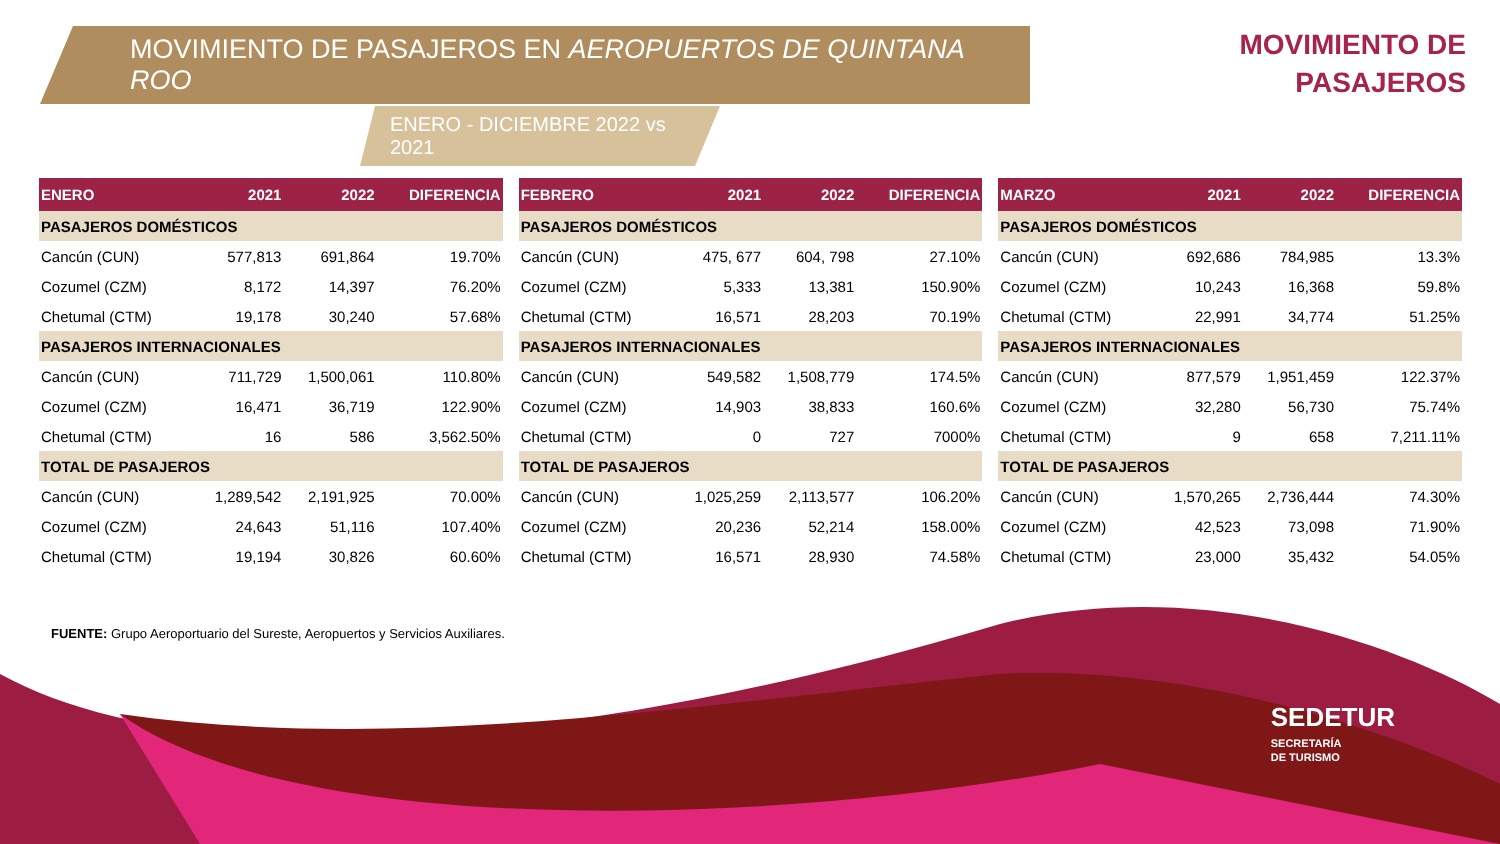MOVIMIENTO DE PASAJEROS EN AEROPUERTOS DE QUINTANA ROO
ENERO - DICIEMBRE 2022 vs 2021
MOVIMIENTO DE
PASAJEROS
| ENERO | 2021 | 2022 | DIFERENCIA |
| --- | --- | --- | --- |
| PASAJEROS DOMÉSTICOS | | | |
| Cancún (CUN) | 577,813 | 691,864 | 19.70% |
| Cozumel (CZM) | 8,172 | 14,397 | 76.20% |
| Chetumal (CTM) | 19,178 | 30,240 | 57.68% |
| PASAJEROS INTERNACIONALES | | | |
| Cancún (CUN) | 711,729 | 1,500,061 | 110.80% |
| Cozumel (CZM) | 16,471 | 36,719 | 122.90% |
| Chetumal (CTM) | 16 | 586 | 3,562.50% |
| TOTAL DE PASAJEROS | | | |
| Cancún (CUN) | 1,289,542 | 2,191,925 | 70.00% |
| Cozumel (CZM) | 24,643 | 51,116 | 107.40% |
| Chetumal (CTM) | 19,194 | 30,826 | 60.60% |
| FEBRERO | 2021 | 2022 | DIFERENCIA |
| --- | --- | --- | --- |
| PASAJEROS DOMÉSTICOS | | | |
| Cancún (CUN) | 475, 677 | 604, 798 | 27.10% |
| Cozumel (CZM) | 5,333 | 13,381 | 150.90% |
| Chetumal (CTM) | 16,571 | 28,203 | 70.19% |
| PASAJEROS INTERNACIONALES | | | |
| Cancún (CUN) | 549,582 | 1,508,779 | 174.5% |
| Cozumel (CZM) | 14,903 | 38,833 | 160.6% |
| Chetumal (CTM) | 0 | 727 | 7000% |
| TOTAL DE PASAJEROS | | | |
| Cancún (CUN) | 1,025,259 | 2,113,577 | 106.20% |
| Cozumel (CZM) | 20,236 | 52,214 | 158.00% |
| Chetumal (CTM) | 16,571 | 28,930 | 74.58% |
| MARZO | 2021 | 2022 | DIFERENCIA |
| --- | --- | --- | --- |
| PASAJEROS DOMÉSTICOS | | | |
| Cancún (CUN) | 692,686 | 784,985 | 13.3% |
| Cozumel (CZM) | 10,243 | 16,368 | 59.8% |
| Chetumal (CTM) | 22,991 | 34,774 | 51.25% |
| PASAJEROS INTERNACIONALES | | | |
| Cancún (CUN) | 877,579 | 1,951,459 | 122.37% |
| Cozumel (CZM) | 32,280 | 56,730 | 75.74% |
| Chetumal (CTM) | 9 | 658 | 7,211.11% |
| TOTAL DE PASAJEROS | | | |
| Cancún (CUN) | 1,570,265 | 2,736,444 | 74.30% |
| Cozumel (CZM) | 42,523 | 73,098 | 71.90% |
| Chetumal (CTM) | 23,000 | 35,432 | 54.05% |
FUENTE: Grupo Aeroportuario del Sureste, Aeropuertos y Servicios Auxiliares.
SEDETUR
SECRETARÍA
DE TURISMO